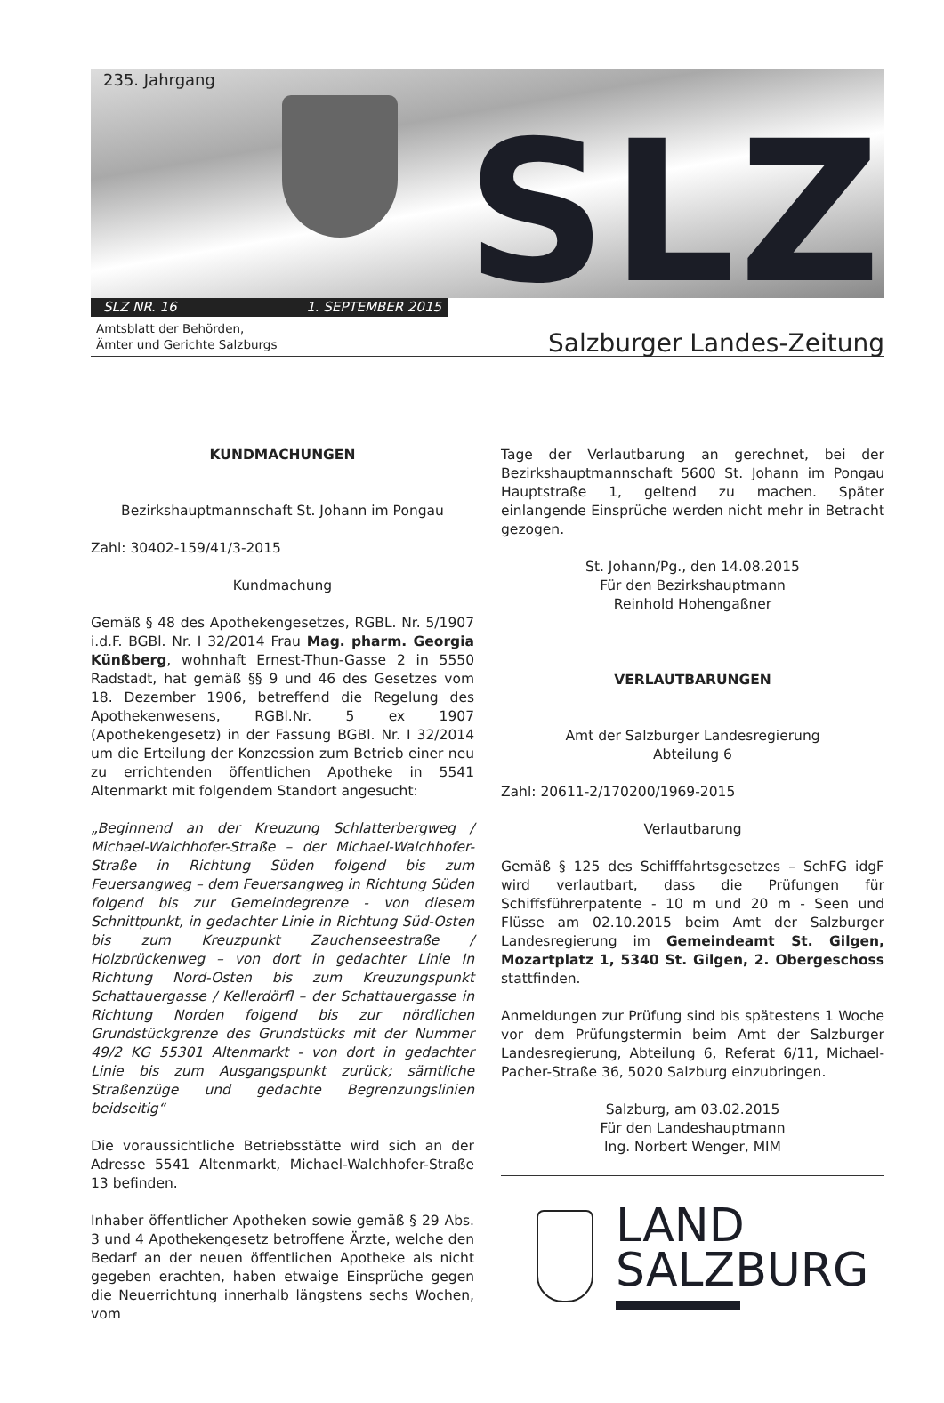235. Jahrgang SLZ
SLZ NR. 16 1. SEPTEMBER 2015
Amtsblatt der Behörden,
Ämter und Gerichte Salzburgs
Salzburger Landes-Zeitung
KUNDMACHUNGEN
Bezirkshauptmannschaft St. Johann im Pongau
Zahl: 30402-159/41/3-2015
Kundmachung
Gemäß § 48 des Apothekengesetzes, RGBL. Nr. 5/1907 i.d.F. BGBl. Nr. I 32/2014 Frau Mag. pharm. Georgia Künßberg, wohnhaft Ernest-Thun-Gasse 2 in 5550 Radstadt, hat gemäß §§ 9 und 46 des Gesetzes vom 18. Dezember 1906, betreffend die Regelung des Apothekenwesens, RGBl.Nr. 5 ex 1907 (Apothekengesetz) in der Fassung BGBl. Nr. I 32/2014 um die Erteilung der Konzession zum Betrieb einer neu zu errichtenden öffentlichen Apotheke in 5541 Altenmarkt mit folgendem Standort angesucht:
„Beginnend an der Kreuzung Schlatterbergweg / Michael-Walchhofer-Straße – der Michael-Walchhofer-Straße in Richtung Süden folgend bis zum Feuersangweg – dem Feuersangweg in Richtung Süden folgend bis zur Gemeindegrenze - von diesem Schnittpunkt, in gedachter Linie in Richtung Süd-Osten bis zum Kreuzpunkt Zauchenseestraße / Holzbrückenweg – von dort in gedachter Linie In Richtung Nord-Osten bis zum Kreuzungspunkt Schattauergasse / Kellerdörfl – der Schattauergasse in Richtung Norden folgend bis zur nördlichen Grundstückgrenze des Grundstücks mit der Nummer 49/2 KG 55301 Altenmarkt - von dort in gedachter Linie bis zum Ausgangspunkt zurück; sämtliche Straßenzüge und gedachte Begrenzungslinien beidseitig“
Die voraussichtliche Betriebsstätte wird sich an der Adresse 5541 Altenmarkt, Michael-Walchhofer-Straße 13 befinden.
Inhaber öffentlicher Apotheken sowie gemäß § 29 Abs. 3 und 4 Apothekengesetz betroffene Ärzte, welche den Bedarf an der neuen öffentlichen Apotheke als nicht gegeben erachten, haben etwaige Einsprüche gegen die Neuerrichtung innerhalb längstens sechs Wochen, vom
Tage der Verlautbarung an gerechnet, bei der Bezirkshauptmannschaft 5600 St. Johann im Pongau Hauptstraße 1, geltend zu machen. Später einlangende Einsprüche werden nicht mehr in Betracht gezogen.
St. Johann/Pg., den 14.08.2015
Für den Bezirkshauptmann
Reinhold Hohengaßner
VERLAUTBARUNGEN
Amt der Salzburger Landesregierung
Abteilung 6
Zahl: 20611-2/170200/1969-2015
Verlautbarung
Gemäß § 125 des Schifffahrtsgesetzes – SchFG idgF wird verlautbart, dass die Prüfungen für Schiffsführerpatente - 10 m und 20 m - Seen und Flüsse am 02.10.2015 beim Amt der Salzburger Landesregierung im Gemeindeamt St. Gilgen, Mozartplatz 1, 5340 St. Gilgen, 2. Obergeschoss stattfinden.
Anmeldungen zur Prüfung sind bis spätestens 1 Woche vor dem Prüfungstermin beim Amt der Salzburger Landesregierung, Abteilung 6, Referat 6/11, Michael-Pacher-Straße 36, 5020 Salzburg einzubringen.
Salzburg, am 03.02.2015
Für den Landeshauptmann
Ing. Norbert Wenger, MIM
LAND
SALZBURG